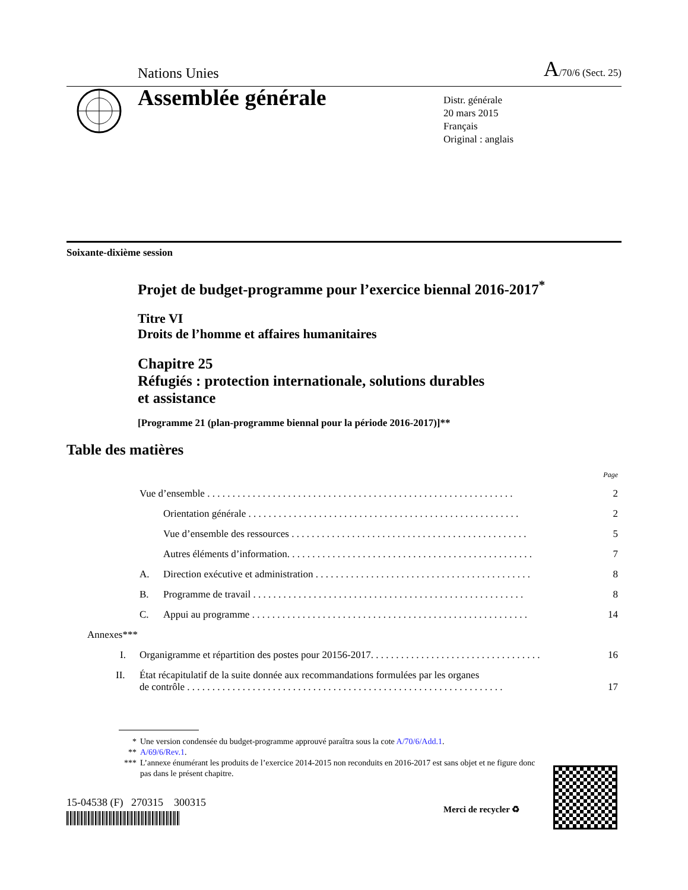Nations Unies A/70/6 (Sect. 25)
Assemblée générale
Distr. générale
20 mars 2015
Français
Original : anglais
Soixante-dixième session
Projet de budget-programme pour l’exercice biennal 2016-2017<sup>*</sup>
Titre VI
Droits de l’homme et affaires humanitaires
Chapitre 25
Réfugiés : protection internationale, solutions durables
et assistance
[Programme 21 (plan-programme biennal pour la période 2016-2017)]**
Table des matières
Page
Vue d’ensemble . . . . . . . . . . . . . . . . . . . . . . . . . . . . . . . . . . . . . . . . . . . . . . . . . . . . . . . . . . . . . 2
Orientation générale . . . . . . . . . . . . . . . . . . . . . . . . . . . . . . . . . . . . . . . . . . . . . . . . . . . . . . 2
Vue d’ensemble des ressources . . . . . . . . . . . . . . . . . . . . . . . . . . . . . . . . . . . . . . . . . . . . . . . 5
Autres éléments d’information. . . . . . . . . . . . . . . . . . . . . . . . . . . . . . . . . . . . . . . . . . . . . . . . . 7
A. Direction exécutive et administration . . . . . . . . . . . . . . . . . . . . . . . . . . . . . . . . . . . . . . . . . . . 8
B. Programme de travail . . . . . . . . . . . . . . . . . . . . . . . . . . . . . . . . . . . . . . . . . . . . . . . . . . . . . . 8
C. Appui au programme . . . . . . . . . . . . . . . . . . . . . . . . . . . . . . . . . . . . . . . . . . . . . . . . . . . . . . . 14
Annexes***
I. Organigramme et répartition des postes pour 20156-2017. . . . . . . . . . . . . . . . . . . . . . . . . . . . . . . . . . 16
II. État récapitulatif de la suite donnée aux recommandations formulées par les organes
de contrôle . . . . . . . . . . . . . . . . . . . . . . . . . . . . . . . . . . . . . . . . . . . . . . . . . . . . . . . . . . . . . . . 17
* Une version condensée du budget-programme approuvé paraîtra sous la cote A/70/6/Add.1.
** A/69/6/Rev.1.
*** L’annexe énumérant les produits de l’exercice 2014-2015 non reconduits en 2016-2017 est sans objet et ne figure donc pas dans le présent chapitre.
15-04538 (F) 270315 300315
Merci de recycler ♻